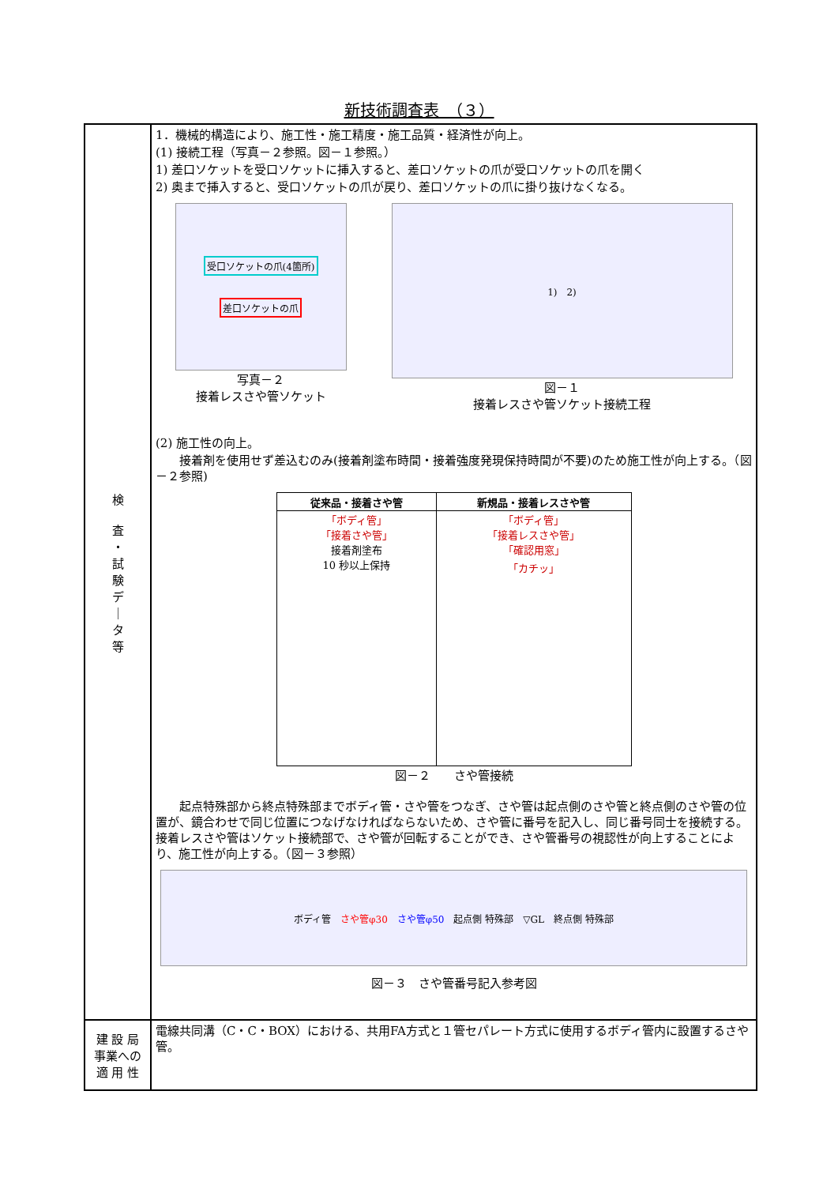新技術調査表　（３）
| 検 査 ・ 試 験 デ ｜ タ 等 | 1．機械的構造により、施工性・施工精度・施工品質・経済性が向上。 (1) 接続工程（写真－２参照。図－１参照。） 1) 差口ソケットを受口ソケットに挿入すると、差口ソケットの爪が受口ソケットの爪を開く 2) 奥まで挿入すると、受口ソケットの爪が戻り、差口ソケットの爪に掛り抜けなくなる。 受口ソケットの爪(4箇所) 差口ソケットの爪 写真－２ 接着レスさや管ソケット 1) 2) 図－１ 接着レスさや管ソケット接続工程 (2) 施工性の向上。 接着剤を使用せず差込むのみ(接着剤塗布時間・接着強度発現保持時間が不要)のため施工性が向上する。（図－２参照) / 従来品・接着さや管 / 新規品・接着レスさや管 / / --- / --- / / 「ボディ管」 「接着さや管」 接着剤塗布 10 秒以上保持 / 「ボディ管」 「接着レスさや管」 「確認用窓」 「カチッ」 / 図－２ さや管接続 起点特殊部から終点特殊部までボディ管・さや管をつなぎ、さや管は起点側のさや管と終点側のさや管の位置が、鏡合わせで同じ位置につなげなければならないため、さや管に番号を記入し、同じ番号同士を接続する。接着レスさや管はソケット接続部で、さや管が回転することができ、さや管番号の視認性が向上することにより、施工性が向上する。（図－３参照） ボディ管 さや管φ30 さや管φ50 起点側 特殊部 ▽GL 終点側 特殊部 図－３ さや管番号記入参考図 |
| 建 設 局 事業への 適 用 性 | 電線共同溝（C・C・BOX）における、共用FA方式と１管セパレート方式に使用するボディ管内に設置するさや管。 |